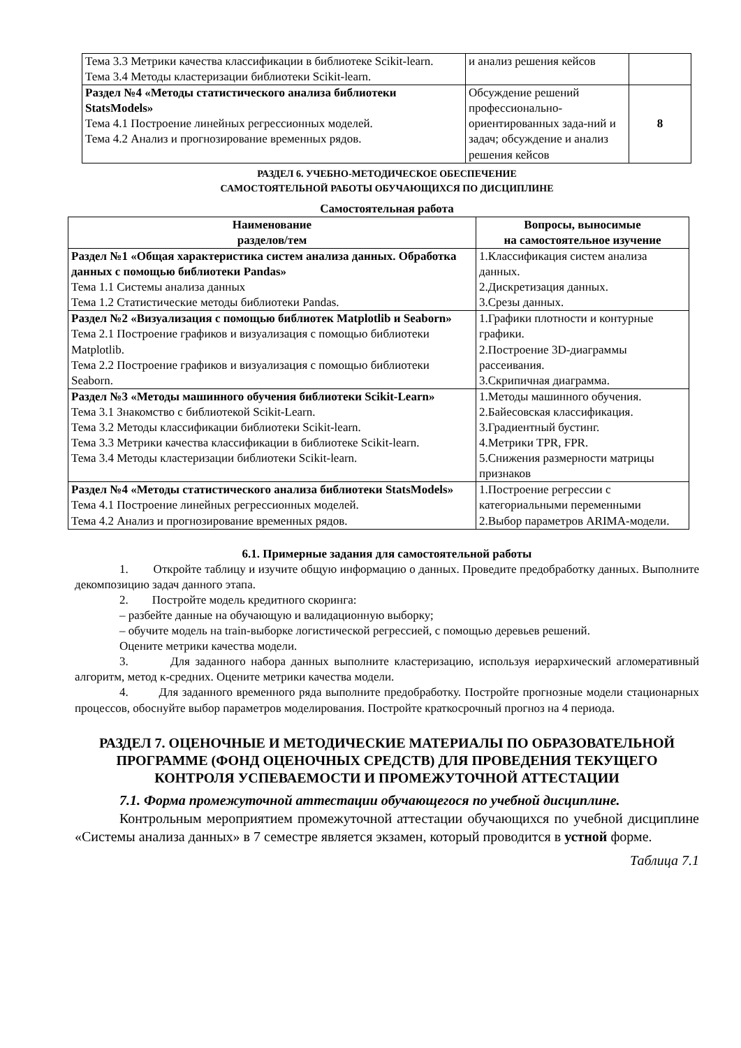| Тема 3.3 Метрики качества классификации в библиотеке Scikit-learn. Тема 3.4 Методы кластеризации библиотеки Scikit-learn. | и анализ решения кейсов | |
| Раздел №4 «Методы статистического анализа библиотеки StatsModels» Тема 4.1 Построение линейных регрессионных моделей. Тема 4.2 Анализ и прогнозирование временных рядов. | Обсуждение решений профессионально-ориентированных зада-ний и задач; обсуждение и анализ решения кейсов | 8 |
РАЗДЕЛ 6. УЧЕБНО-МЕТОДИЧЕСКОЕ ОБЕСПЕЧЕНИЕ
САМОСТОЯТЕЛЬНОЙ РАБОТЫ ОБУЧАЮЩИХСЯ ПО ДИСЦИПЛИНЕ
Самостоятельная работа
| Наименование разделов/тем | Вопросы, выносимые на самостоятельное изучение |
| --- | --- |
| Раздел №1 «Общая характеристика систем анализа данных. Обработка данных с помощью библиотеки Pandas» Тема 1.1 Системы анализа данных Тема 1.2 Статистические методы библиотеки Pandas. | 1.Классификация систем анализа данных. 2.Дискретизация данных. 3.Срезы данных. |
| Раздел №2 «Визуализация с помощью библиотек Matplotlib и Seaborn» Тема 2.1 Построение графиков и визуализация с помощью библиотеки Matplotlib. Тема 2.2 Построение графиков и визуализация с помощью библиотеки Seaborn. | 1.Графики плотности и контурные графики. 2.Построение 3D-диаграммы рассеивания. 3.Скрипичная диаграмма. |
| Раздел №3 «Методы машинного обучения библиотеки Scikit-Learn» Тема 3.1 Знакомство с библиотекой Scikit-Learn. Тема 3.2 Методы классификации библиотеки Scikit-learn. Тема 3.3 Метрики качества классификации в библиотеке Scikit-learn. Тема 3.4 Методы кластеризации библиотеки Scikit-learn. | 1.Методы машинного обучения. 2.Байесовская классификация. 3.Градиентный бустинг. 4.Метрики TPR, FPR. 5.Снижения размерности матрицы признаков |
| Раздел №4 «Методы статистического анализа библиотеки StatsModels» Тема 4.1 Построение линейных регрессионных моделей. Тема 4.2 Анализ и прогнозирование временных рядов. | 1.Построение регрессии с категориальными переменными 2.Выбор параметров ARIMA-модели. |
6.1. Примерные задания для самостоятельной работы
1. Откройте таблицу и изучите общую информацию о данных. Проведите предобработку данных. Выполните декомпозицию задач данного этапа.
2. Постройте модель кредитного скоринга:
– разбейте данные на обучающую и валидационную выборку;
– обучите модель на train-выборке логистической регрессией, с помощью деревьев решений.
Оцените метрики качества модели.
3. Для заданного набора данных выполните кластеризацию, используя иерархический агломеративный алгоритм, метод к-средних. Оцените метрики качества модели.
4. Для заданного временного ряда выполните предобработку. Постройте прогнозные модели стационарных процессов, обоснуйте выбор параметров моделирования. Постройте краткосрочный прогноз на 4 периода.
РАЗДЕЛ 7. ОЦЕНОЧНЫЕ И МЕТОДИЧЕСКИЕ МАТЕРИАЛЫ ПО ОБРАЗОВАТЕЛЬНОЙ ПРОГРАММЕ (ФОНД ОЦЕНОЧНЫХ СРЕДСТВ) ДЛЯ ПРОВЕДЕНИЯ ТЕКУЩЕГО КОНТРОЛЯ УСПЕВАЕМОСТИ И ПРОМЕЖУТОЧНОЙ АТТЕСТАЦИИ
7.1. Форма промежуточной аттестации обучающегося по учебной дисциплине.
Контрольным мероприятием промежуточной аттестации обучающихся по учебной дисциплине «Системы анализа данных» в 7 семестре является экзамен, который проводится в устной форме.
Таблица 7.1